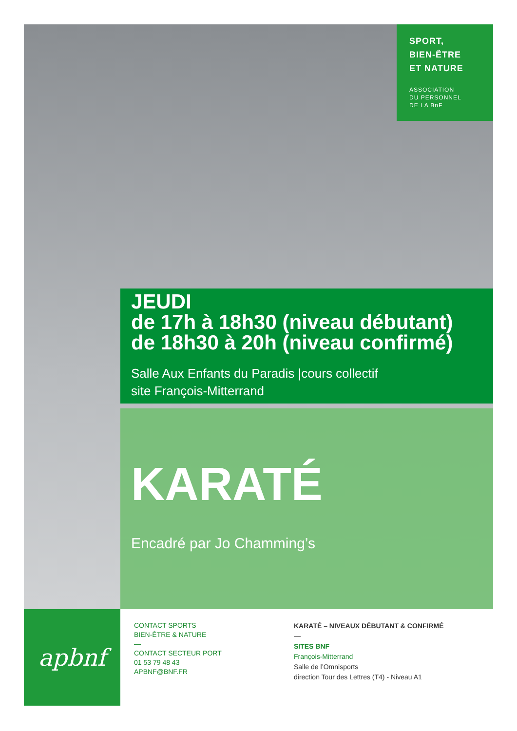SPORT,
BIEN-ÊTRE
ET NATURE
ASSOCIATION
DU PERSONNEL
DE LA BnF
JEUDI
de 17h à 18h30 (niveau débutant)
de 18h30 à 20h (niveau confirmé)
Salle Aux Enfants du Paradis |cours collectif
site François-Mitterrand
KARATÉ
Encadré par Jo Chamming’s
apbnf
CONTACT SPORTS
BIEN-ÊTRE & NATURE
—
CONTACT SECTEUR PORT
01 53 79 48 43
APBNF@BNF.FR
KARATÉ – NIVEAUX DÉBUTANT & CONFIRMÉ
—
SITES BNF
François-Mitterrand
Salle de l’Omnisports
direction Tour des Lettres (T4) - Niveau A1